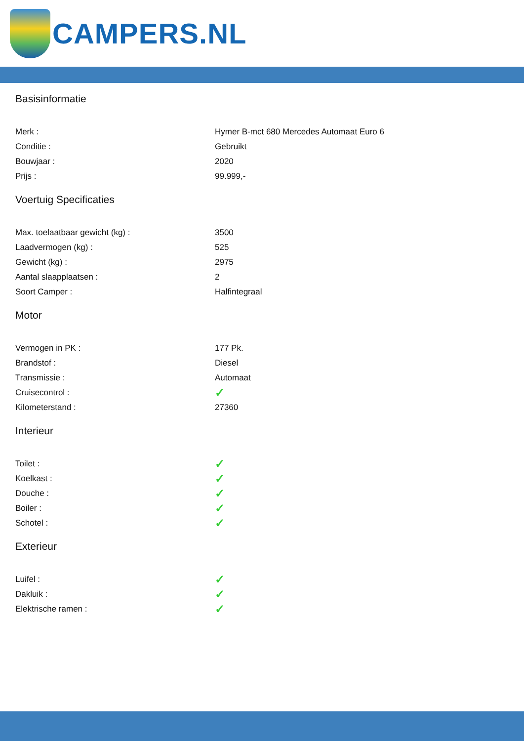CAMPERS.NL
Basisinformatie
| Merk : | Hymer B-mct 680 Mercedes Automaat Euro 6 |
| Conditie : | Gebruikt |
| Bouwjaar : | 2020 |
| Prijs : | 99.999,- |
Voertuig Specificaties
| Max. toelaatbaar gewicht (kg) : | 3500 |
| Laadvermogen (kg) : | 525 |
| Gewicht (kg) : | 2975 |
| Aantal slaapplaatsen : | 2 |
| Soort Camper : | Halfintegraal |
Motor
| Vermogen in PK : | 177 Pk. |
| Brandstof : | Diesel |
| Transmissie : | Automaat |
| Cruisecontrol : | ✓ |
| Kilometerstand : | 27360 |
Interieur
| Toilet : | ✓ |
| Koelkast : | ✓ |
| Douche : | ✓ |
| Boiler : | ✓ |
| Schotel : | ✓ |
Exterieur
| Luifel : | ✓ |
| Dakluik : | ✓ |
| Elektrische ramen : | ✓ |